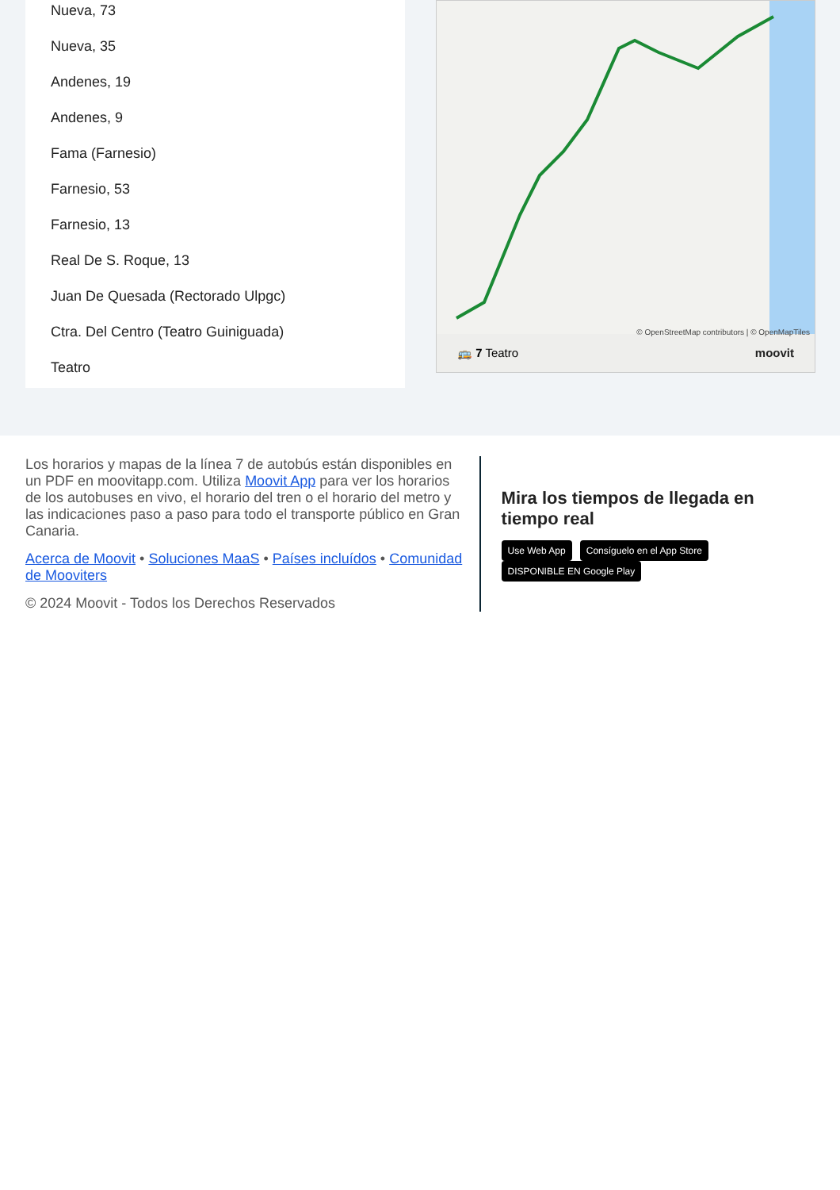Nueva, 73
Nueva, 35
Andenes, 19
Andenes, 9
Fama (Farnesio)
Farnesio, 53
Farnesio, 13
Real De S. Roque, 13
Juan De Quesada (Rectorado Ulpgc)
Ctra. Del Centro (Teatro Guiniguada)
Teatro
© OpenStreetMap contributors | © OpenMapTiles
🚌 7 Teatro moovit
Los horarios y mapas de la línea 7 de autobús están disponibles en un PDF en moovitapp.com. Utiliza Moovit App para ver los horarios de los autobuses en vivo, el horario del tren o el horario del metro y las indicaciones paso a paso para todo el transporte público en Gran Canaria.
Acerca de Moovit • Soluciones MaaS • Países incluídos • Comunidad de Mooviters
© 2024 Moovit - Todos los Derechos Reservados
Mira los tiempos de llegada en tiempo real
Use Web App Consíguelo en el App Store DISPONIBLE EN Google Play